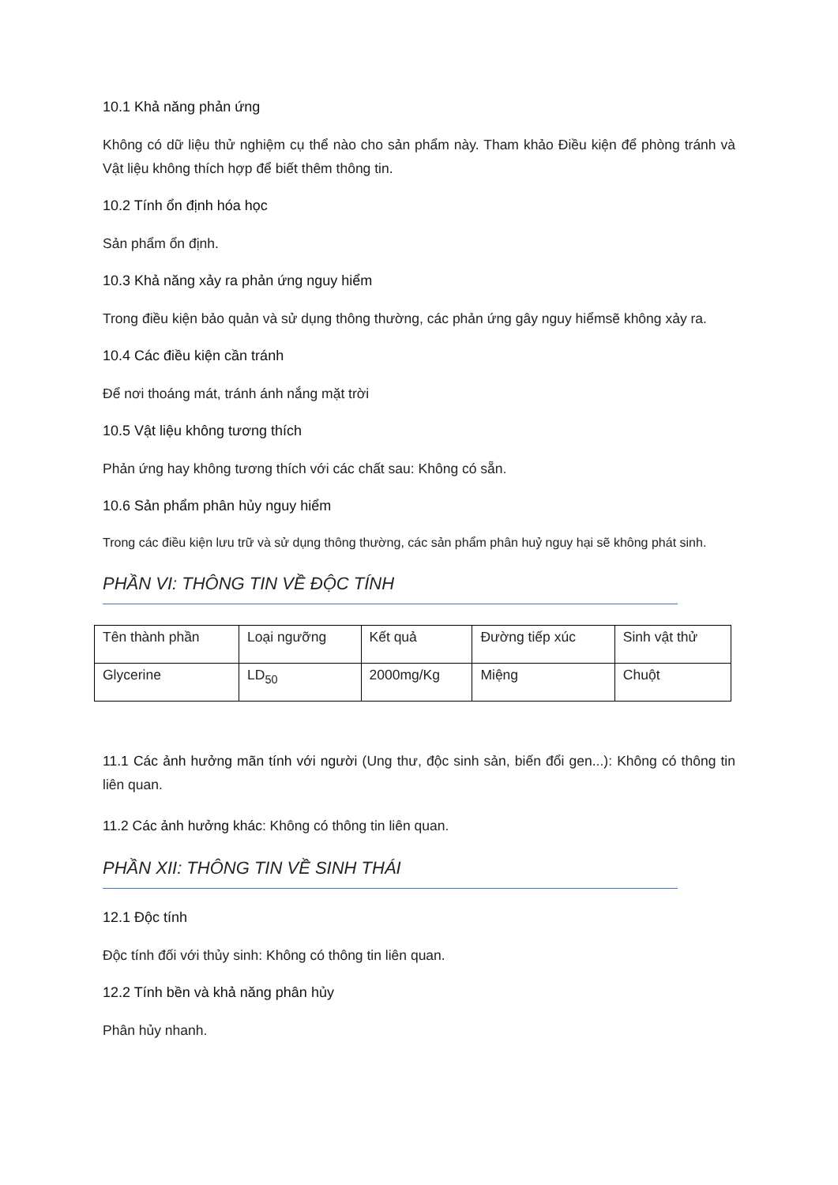10.1 Khả năng phản ứng
Không có dữ liệu thử nghiệm cụ thể nào cho sản phẩm này. Tham khảo Điều kiện để phòng tránh và Vật liệu không thích hợp để biết thêm thông tin.
10.2 Tính ổn định hóa học
Sản phẩm ổn định.
10.3 Khả năng xảy ra phản ứng nguy hiểm
Trong điều kiện bảo quản và sử dụng thông thường, các phản ứng gây nguy hiểmsẽ không xảy ra.
10.4 Các điều kiện cần tránh
Để nơi thoáng mát, tránh ánh nắng mặt trời
10.5 Vật liệu không tương thích
Phản ứng hay không tương thích với các chất sau: Không có sẵn.
10.6 Sản phẩm phân hủy nguy hiểm
Trong các điều kiện lưu trữ và sử dụng thông thường, các sản phẩm phân huỷ nguy hại sẽ không phát sinh.
PHẦN VI: THÔNG TIN VỀ ĐỘC TÍNH
| Tên thành phần | Loại ngưỡng | Kết quả | Đường tiếp xúc | Sinh vật thử |
| --- | --- | --- | --- | --- |
| Glycerine | LD<sub>50</sub> | 2000mg/Kg | Miệng | Chuột |
11.1 Các ảnh hưởng mãn tính với người (Ung thư, độc sinh sản, biến đổi gen...): Không có thông tin liên quan.
11.2 Các ảnh hưởng khác: Không có thông tin liên quan.
PHẦN XII: THÔNG TIN VỀ SINH THÁI
12.1 Độc tính
Độc tính đối với thủy sinh: Không có thông tin liên quan.
12.2 Tính bền và khả năng phân hủy
Phân hủy nhanh.